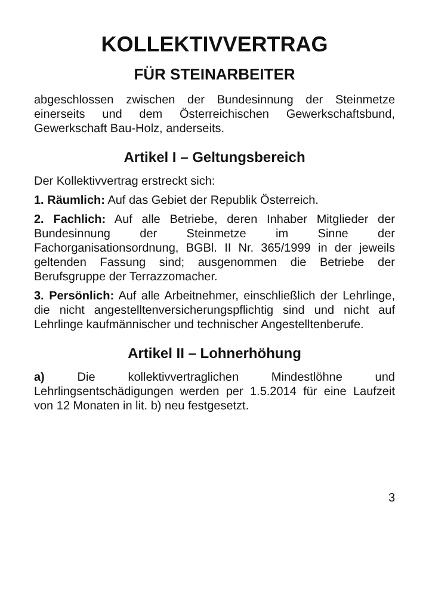KOLLEKTIVVERTRAG
FÜR STEINARBEITER
abgeschlossen zwischen der Bundesinnung der Steinmetze einerseits und dem Österreichischen Gewerkschaftsbund, Gewerkschaft Bau-Holz, anderseits.
Artikel I – Geltungsbereich
Der Kollektivvertrag erstreckt sich:
1. Räumlich: Auf das Gebiet der Republik Österreich.
2. Fachlich: Auf alle Betriebe, deren Inhaber Mitglieder der Bundesinnung der Steinmetze im Sinne der Fachorganisationsordnung, BGBl. II Nr. 365/1999 in der jeweils geltenden Fassung sind; ausgenommen die Betriebe der Berufsgruppe der Terrazzomacher.
3. Persönlich: Auf alle Arbeitnehmer, einschließlich der Lehrlinge, die nicht angestelltenversicherungspflichtig sind und nicht auf Lehrlinge kaufmännischer und technischer Angestelltenberufe.
Artikel II – Lohnerhöhung
a) Die kollektivvertraglichen Mindestlöhne und Lehrlingsentschädigungen werden per 1.5.2014 für eine Laufzeit von 12 Monaten in lit. b) neu festgesetzt.
3